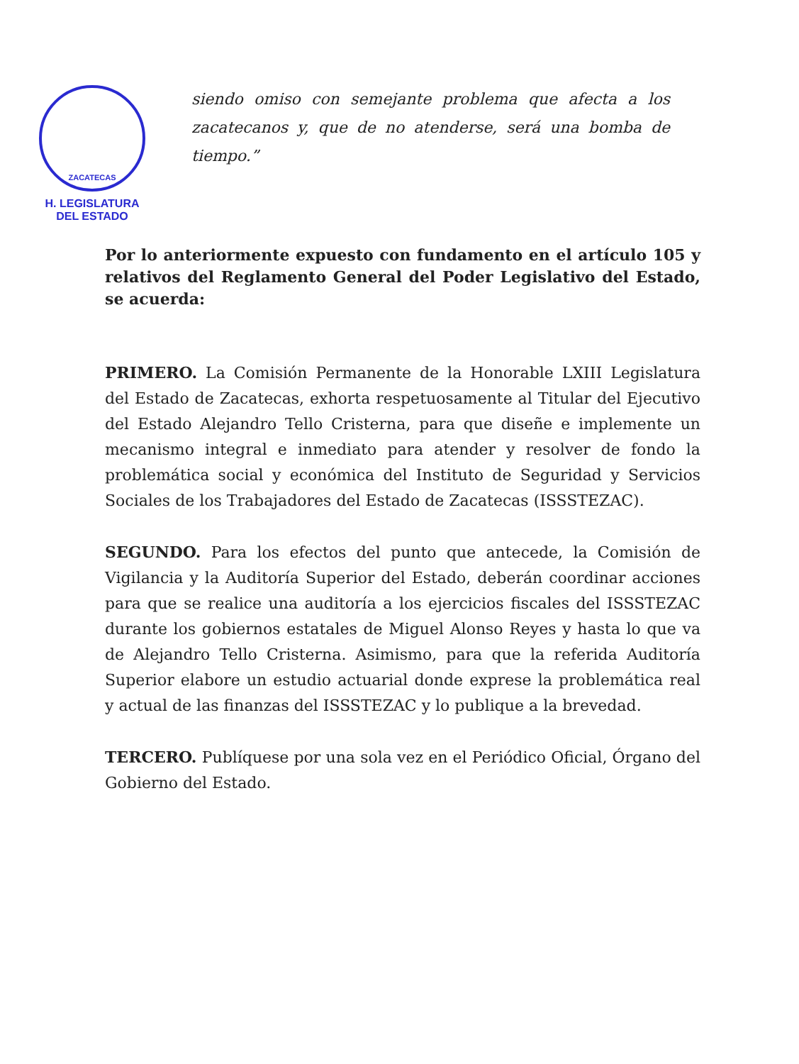ZACATECAS
H. LEGISLATURA
DEL ESTADO
siendo omiso con semejante problema que afecta a los zacatecanos y, que de no atenderse, será una bomba de tiempo.”
Por lo anteriormente expuesto con fundamento en el artículo 105 y relativos del Reglamento General del Poder Legislativo del Estado, se acuerda:
PRIMERO. La Comisión Permanente de la Honorable LXIII Legislatura del Estado de Zacatecas, exhorta respetuosamente al Titular del Ejecutivo del Estado Alejandro Tello Cristerna, para que diseñe e implemente un mecanismo integral e inmediato para atender y resolver de fondo la problemática social y económica del Instituto de Seguridad y Servicios Sociales de los Trabajadores del Estado de Zacatecas (ISSSTEZAC).
SEGUNDO. Para los efectos del punto que antecede, la Comisión de Vigilancia y la Auditoría Superior del Estado, deberán coordinar acciones para que se realice una auditoría a los ejercicios fiscales del ISSSTEZAC durante los gobiernos estatales de Miguel Alonso Reyes y hasta lo que va de Alejandro Tello Cristerna. Asimismo, para que la referida Auditoría Superior elabore un estudio actuarial donde exprese la problemática real y actual de las finanzas del ISSSTEZAC y lo publique a la brevedad.
TERCERO. Publíquese por una sola vez en el Periódico Oficial, Órgano del Gobierno del Estado.